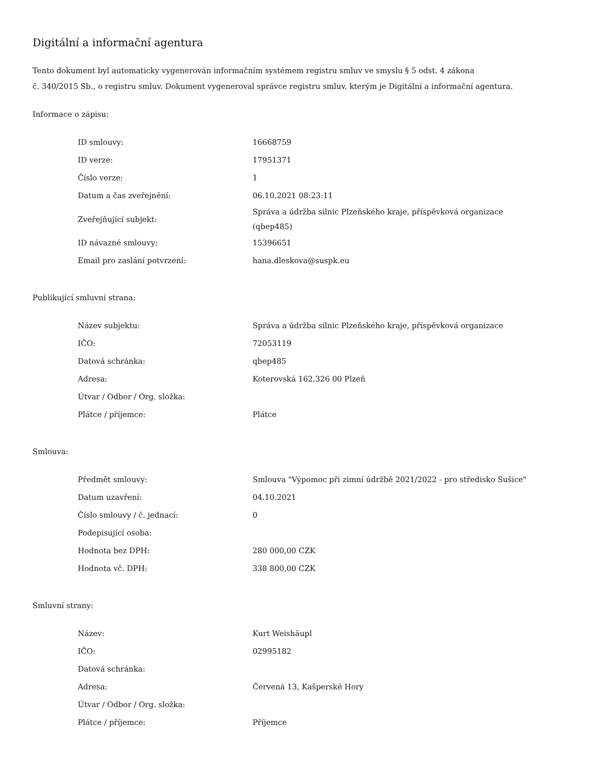Digitální a informační agentura
Tento dokument byl automaticky vygenerován informačním systémem registru smluv ve smyslu § 5 odst. 4 zákona
č. 340/2015 Sb., o registru smluv. Dokument vygeneroval správce registru smluv, kterým je Digitální a informační agentura.
Informace o zápisu:
| ID smlouvy: | 16668759 |
| ID verze: | 17951371 |
| Číslo verze: | 1 |
| Datum a čas zveřejnění: | 06.10.2021 08:23:11 |
| Zveřejňující subjekt: | Správa a údržba silnic Plzeňského kraje, příspěvková organizace (qbep485) |
| ID návazné smlouvy: | 15396651 |
| Email pro zaslání potvrzení: | hana.dleskova@suspk.eu |
Publikující smluvní strana:
| Název subjektu: | Správa a údržba silnic Plzeňského kraje, příspěvková organizace |
| IČO: | 72053119 |
| Datová schránka: | qbep485 |
| Adresa: | Koterovská 162,326 00 Plzeň |
| Útvar / Odbor / Org. složka: | |
| Plátce / příjemce: | Plátce |
Smlouva:
| Předmět smlouvy: | Smlouva "Výpomoc při zimní údržbě 2021/2022 - pro středisko Sušice" |
| Datum uzavření: | 04.10.2021 |
| Číslo smlouvy / č. jednací: | 0 |
| Podepisující osoba: | |
| Hodnota bez DPH: | 280 000,00 CZK |
| Hodnota vč. DPH: | 338 800,00 CZK |
Smluvní strany:
| Název: | Kurt Weishäupl |
| IČO: | 02995182 |
| Datová schránka: | |
| Adresa: | Červená 13, Kašperské Hory |
| Útvar / Odbor / Org. složka: | |
| Plátce / příjemce: | Příjemce |